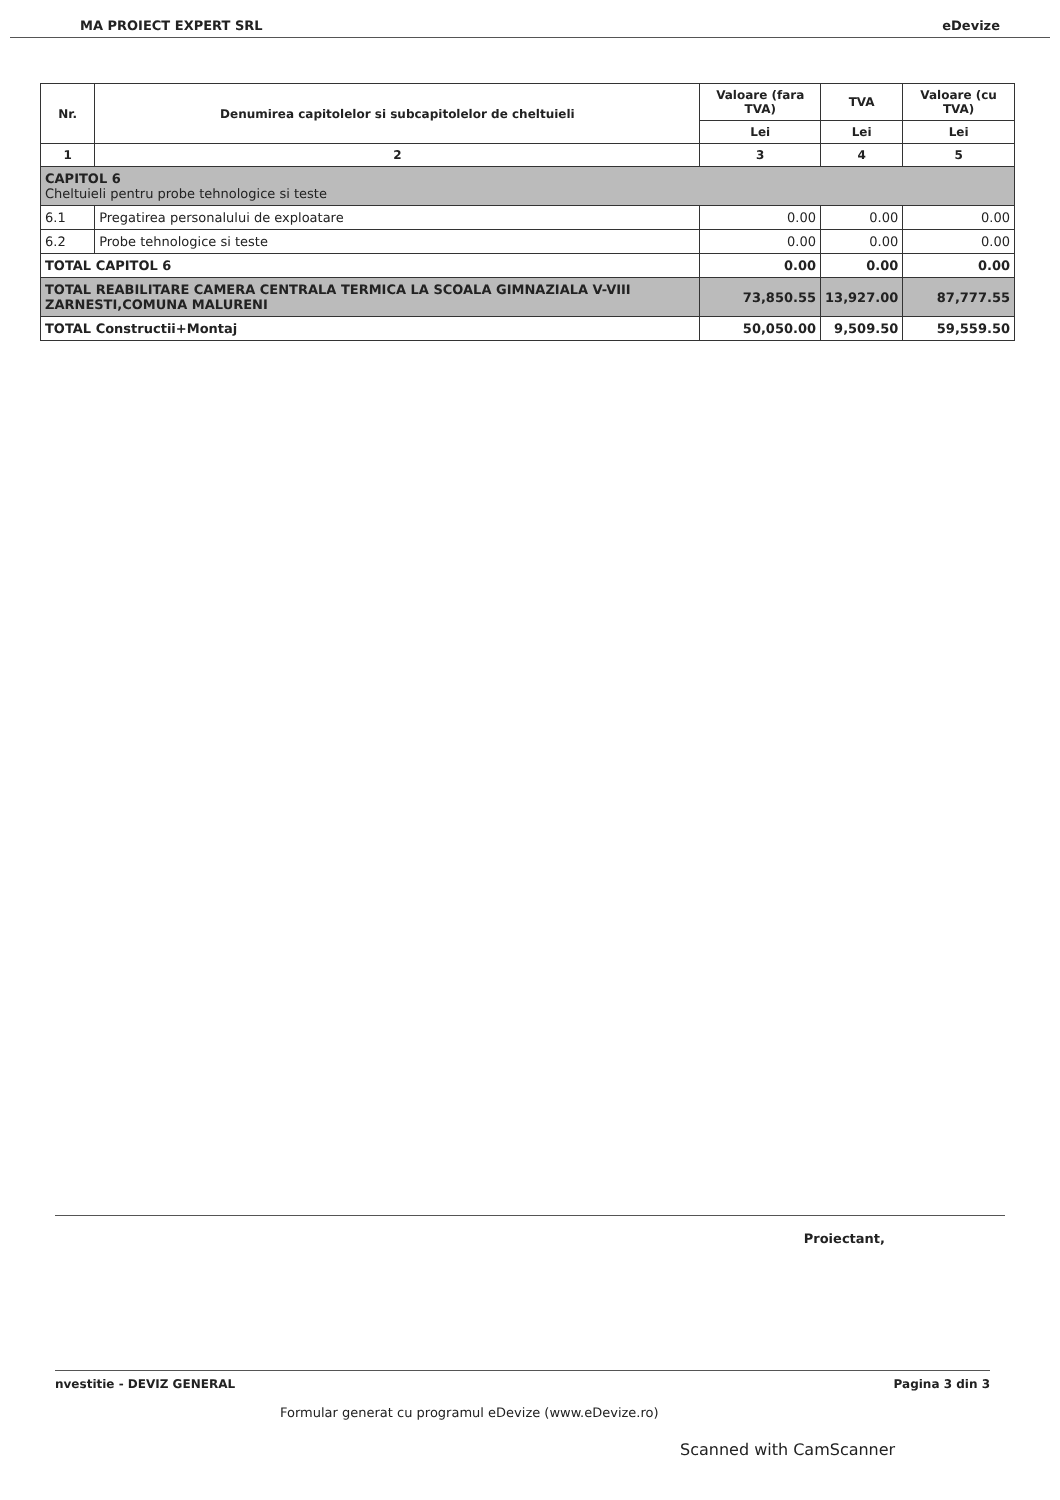MA PROIECT EXPERT SRL eDevize
| Nr. | Denumirea capitolelor si subcapitolelor de cheltuieli | Valoare (fara TVA) | TVA | Valoare (cu TVA) |
| --- | --- | --- | --- | --- |
| | | Lei | Lei | Lei |
| 1 | 2 | 3 | 4 | 5 |
| CAPITOL 6 Cheltuieli pentru probe tehnologice si teste | | | | |
| 6.1 | Pregatirea personalului de exploatare | 0.00 | 0.00 | 0.00 |
| 6.2 | Probe tehnologice si teste | 0.00 | 0.00 | 0.00 |
| TOTAL CAPITOL 6 | | 0.00 | 0.00 | 0.00 |
| TOTAL REABILITARE CAMERA CENTRALA TERMICA LA SCOALA GIMNAZIALA V-VIII ZARNESTI,COMUNA MALURENI | | 73,850.55 | 13,927.00 | 87,777.55 |
| TOTAL Constructii+Montaj | | 50,050.00 | 9,509.50 | 59,559.50 |
Proiectant,
nvestitie - DEVIZ GENERAL Pagina 3 din 3
Formular generat cu programul eDevize (www.eDevize.ro)
Scanned with CamScanner